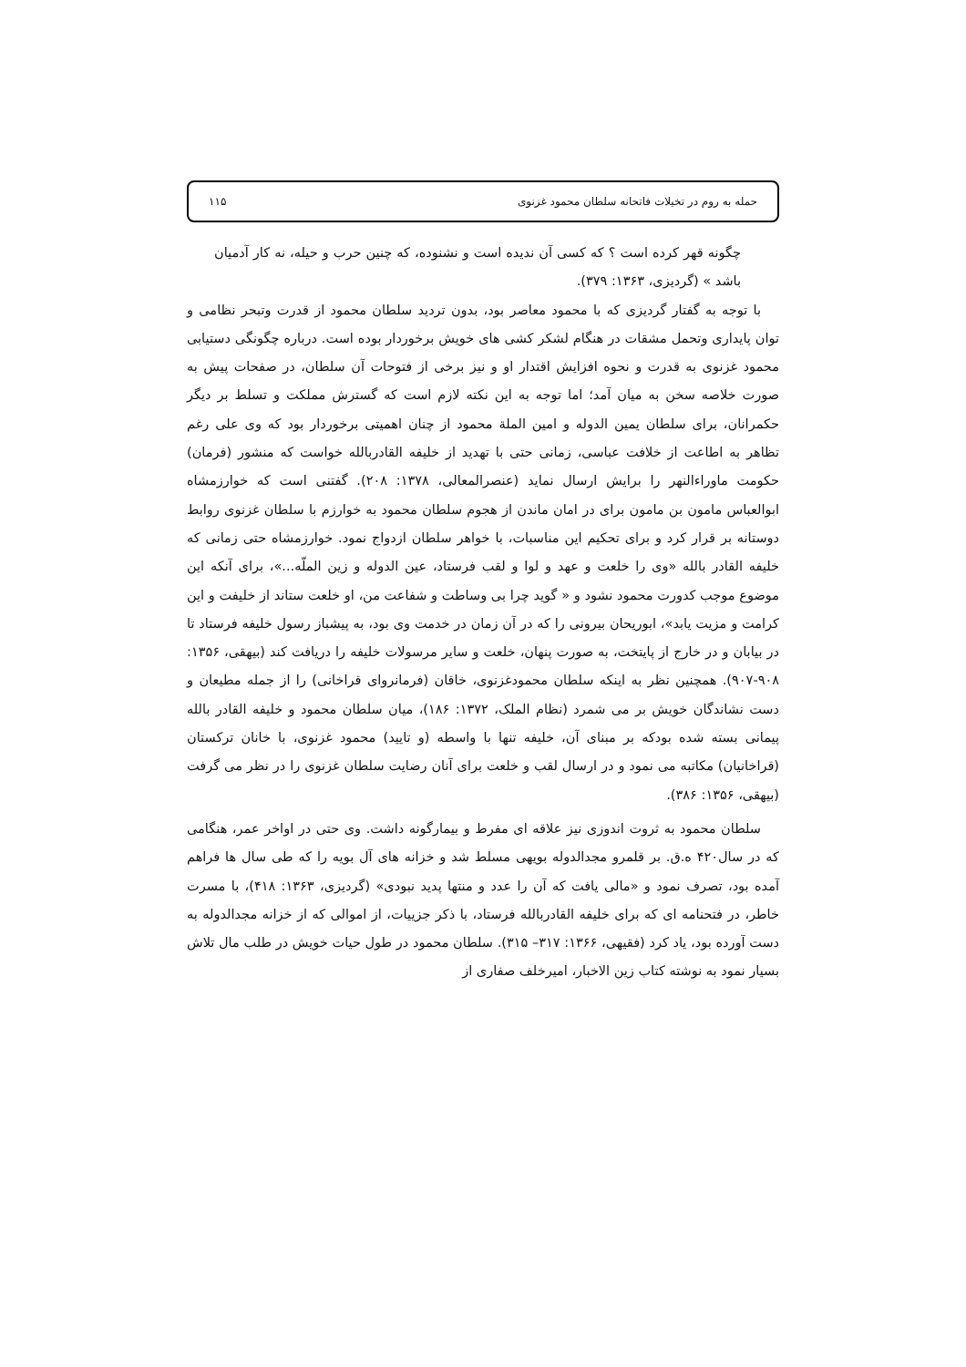حمله به روم در تخیلات فاتحانه سلطان محمود غزنوی ۱۱۵
چگونه قهر کرده است ؟ که کسی آن ندیده است و نشنوده، که چنین حرب و حیله، نه کار آدمیان باشد » (گردیزی، ۱۳۶۳: ۳۷۹).
با توجه به گفتار گردیزی که با محمود معاصر بود، بدون تردید سلطان محمود از قدرت وتبحر نظامی و توان پایداری وتحمل مشقات در هنگام لشکر کشی های خویش برخوردار بوده است. درباره چگونگی دستیابی محمود غزنوی به قدرت و نحوه افزایش اقتدار او و نیز برخی از فتوحات آن سلطان، در صفحات پیش به صورت خلاصه سخن به میان آمد؛ اما توجه به این نکته لازم است که گسترش مملکت و تسلط بر دیگر حکمرانان، برای سلطان یمین الدوله و امین الملة محمود از چنان اهمیتی برخوردار بود که وی علی رغم تظاهر به اطاعت از خلافت عباسی، زمانی حتی با تهدید از خلیفه القادربالله خواست که منشور (فرمان) حکومت ماوراءالنهر را برایش ارسال نماید (عنصرالمعالی، ۱۳۷۸: ۲۰۸). گفتنی است که خوارزمشاه ابوالعباس مامون بن مامون برای در امان ماندن از هجوم سلطان محمود به خوارزم با سلطان غزنوی روابط دوستانه بر قرار کرد و برای تحکیم این مناسبات، با خواهر سلطان ازدواج نمود. خوارزمشاه حتی زمانی که خلیفه القادر بالله «وی را خلعت و عهد و لوا و لقب فرستاد، عین الدوله و زین الملّه...»، برای آنکه این موضوع موجب کدورت محمود نشود و « گوید چرا بی وساطت و شفاعت من، او خلعت ستاند از خلیفت و این کرامت و مزیت یابد»، ابوریحان بیرونی را که در آن زمان در خدمت وی بود، به پیشباز رسول خلیفه فرستاد تا در بیابان و در خارج از پایتخت، به صورت پنهان، خلعت و سایر مرسولات خلیفه را دریافت کند (بیهقی، ۱۳۵۶: ۹۰۸-۹۰۷). همچنین نظر به اینکه سلطان محمودغزنوی، خاقان (فرمانروای قراخانی) را از جمله مطیعان و دست نشاندگان خویش بر می شمرد (نظام الملک، ۱۳۷۲: ۱۸۶)، میان سلطان محمود و خلیفه القادر بالله پیمانی بسته شده بودکه بر مبنای آن، خلیفه تنها با واسطه (و تایید) محمود غزنوی، با خانان ترکستان (قراخانیان) مکاتبه می نمود و در ارسال لقب و خلعت برای آنان رضایت سلطان غزنوی را در نظر می گرفت (بیهقی، ۱۳۵۶: ۳۸۶).
سلطان محمود به ثروت اندوزی نیز علاقه ای مفرط و بیمارگونه داشت. وی حتی در اواخر عمر، هنگامی که در سال۴۲۰ ه.ق. بر قلمرو مجدالدوله بویهی مسلط شد و خزانه های آل بویه را که طی سال ها فراهم آمده بود، تصرف نمود و «مالی یافت که آن را عدد و منتها پدید نبودی» (گردیزی، ۱۳۶۳: ۴۱۸)، با مسرت خاطر، در فتحنامه ای که برای خلیفه القادربالله فرستاد، با ذکر جزییات، از اموالی که از خزانه مجدالدوله به دست آورده بود، یاد کرد (فقیهی، ۱۳۶۶: ۳۱۷– ۳۱۵). سلطان محمود در طول حیات خویش در طلب مال تلاش بسیار نمود به نوشته کتاب زین الاخبار، امیرخلف صفاری از